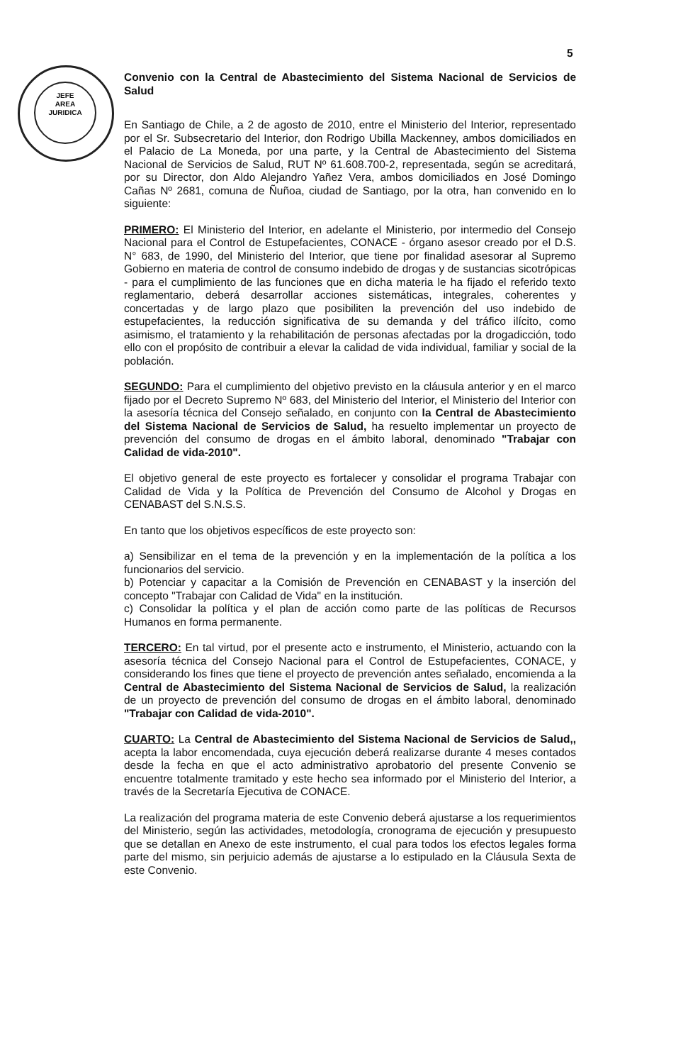JEFE
AREA
JURIDICA
5
Convenio con la Central de Abastecimiento del Sistema Nacional de Servicios de Salud
En Santiago de Chile, a 2 de agosto de 2010, entre el Ministerio del Interior, representado por el Sr. Subsecretario del Interior, don Rodrigo Ubilla Mackenney, ambos domiciliados en el Palacio de La Moneda, por una parte, y la Central de Abastecimiento del Sistema Nacional de Servicios de Salud, RUT Nº 61.608.700-2, representada, según se acreditará, por su Director, don Aldo Alejandro Yañez Vera, ambos domiciliados en José Domingo Cañas Nº 2681, comuna de Ñuñoa, ciudad de Santiago, por la otra, han convenido en lo siguiente:
PRIMERO: El Ministerio del Interior, en adelante el Ministerio, por intermedio del Consejo Nacional para el Control de Estupefacientes, CONACE - órgano asesor creado por el D.S. N° 683, de 1990, del Ministerio del Interior, que tiene por finalidad asesorar al Supremo Gobierno en materia de control de consumo indebido de drogas y de sustancias sicotrópicas - para el cumplimiento de las funciones que en dicha materia le ha fijado el referido texto reglamentario, deberá desarrollar acciones sistemáticas, integrales, coherentes y concertadas y de largo plazo que posibiliten la prevención del uso indebido de estupefacientes, la reducción significativa de su demanda y del tráfico ilícito, como asimismo, el tratamiento y la rehabilitación de personas afectadas por la drogadicción, todo ello con el propósito de contribuir a elevar la calidad de vida individual, familiar y social de la población.
SEGUNDO: Para el cumplimiento del objetivo previsto en la cláusula anterior y en el marco fijado por el Decreto Supremo Nº 683, del Ministerio del Interior, el Ministerio del Interior con la asesoría técnica del Consejo señalado, en conjunto con la Central de Abastecimiento del Sistema Nacional de Servicios de Salud, ha resuelto implementar un proyecto de prevención del consumo de drogas en el ámbito laboral, denominado "Trabajar con Calidad de vida-2010".
El objetivo general de este proyecto es fortalecer y consolidar el programa Trabajar con Calidad de Vida y la Política de Prevención del Consumo de Alcohol y Drogas en CENABAST del S.N.S.S.
En tanto que los objetivos específicos de este proyecto son:
a) Sensibilizar en el tema de la prevención y en la implementación de la política a los funcionarios del servicio.
b) Potenciar y capacitar a la Comisión de Prevención en CENABAST y la inserción del concepto "Trabajar con Calidad de Vida" en la institución.
c) Consolidar la política y el plan de acción como parte de las políticas de Recursos Humanos en forma permanente.
TERCERO: En tal virtud, por el presente acto e instrumento, el Ministerio, actuando con la asesoría técnica del Consejo Nacional para el Control de Estupefacientes, CONACE, y considerando los fines que tiene el proyecto de prevención antes señalado, encomienda a la Central de Abastecimiento del Sistema Nacional de Servicios de Salud, la realización de un proyecto de prevención del consumo de drogas en el ámbito laboral, denominado "Trabajar con Calidad de vida-2010".
CUARTO: La Central de Abastecimiento del Sistema Nacional de Servicios de Salud,, acepta la labor encomendada, cuya ejecución deberá realizarse durante 4 meses contados desde la fecha en que el acto administrativo aprobatorio del presente Convenio se encuentre totalmente tramitado y este hecho sea informado por el Ministerio del Interior, a través de la Secretaría Ejecutiva de CONACE.
La realización del programa materia de este Convenio deberá ajustarse a los requerimientos del Ministerio, según las actividades, metodología, cronograma de ejecución y presupuesto que se detallan en Anexo de este instrumento, el cual para todos los efectos legales forma parte del mismo, sin perjuicio además de ajustarse a lo estipulado en la Cláusula Sexta de este Convenio.